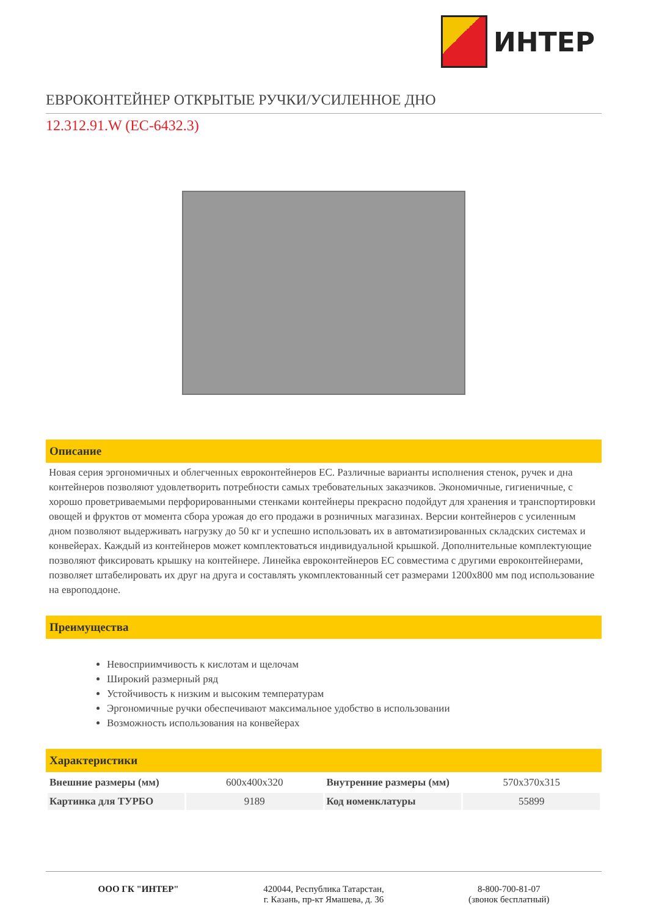ИНТЕР
ЕВРОКОНТЕЙНЕР ОТКРЫТЫЕ РУЧКИ/УСИЛЕННОЕ ДНО
12.312.91.W (EC-6432.3)
Описание
Новая серия эргономичных и облегченных евроконтейнеров EC. Различные варианты исполнения стенок, ручек и дна контейнеров позволяют удовлетворить потребности самых требовательных заказчиков. Экономичные, гигиеничные, с хорошо проветриваемыми перфорированными стенками контейнеры прекрасно подойдут для хранения и транспортировки овощей и фруктов от момента сбора урожая до его продажи в розничных магазинах. Версии контейнеров с усиленным дном позволяют выдерживать нагрузку до 50 кг и успешно использовать их в автоматизированных складских системах и конвейерах. Каждый из контейнеров может комплектоваться индивидуальной крышкой. Дополнительные комплектующие позволяют фиксировать крышку на контейнере. Линейка евроконтейнеров EC совместима с другими евроконтейнерами, позволяет штабелировать их друг на друга и составлять укомплектованный сет размерами 1200x800 мм под использование на европоддоне.
Преимущества
Невосприимчивость к кислотам и щелочам
Широкий размерный ряд
Устойчивость к низким и высоким температурам
Эргономичные ручки обеспечивают максимальное удобство в использовании
Возможность использования на конвейерах
Характеристики
| Внешние размеры (мм) | 600x400x320 | Внутренние размеры (мм) | 570x370x315 |
| Картинка для ТУРБО | 9189 | Код номенклатуры | 55899 |
ООО ГК "ИНТЕР" 420044, Республика Татарстан,
г. Казань, пр-кт Ямашева, д. 36
8-800-700-81-07
(звонок бесплатный)